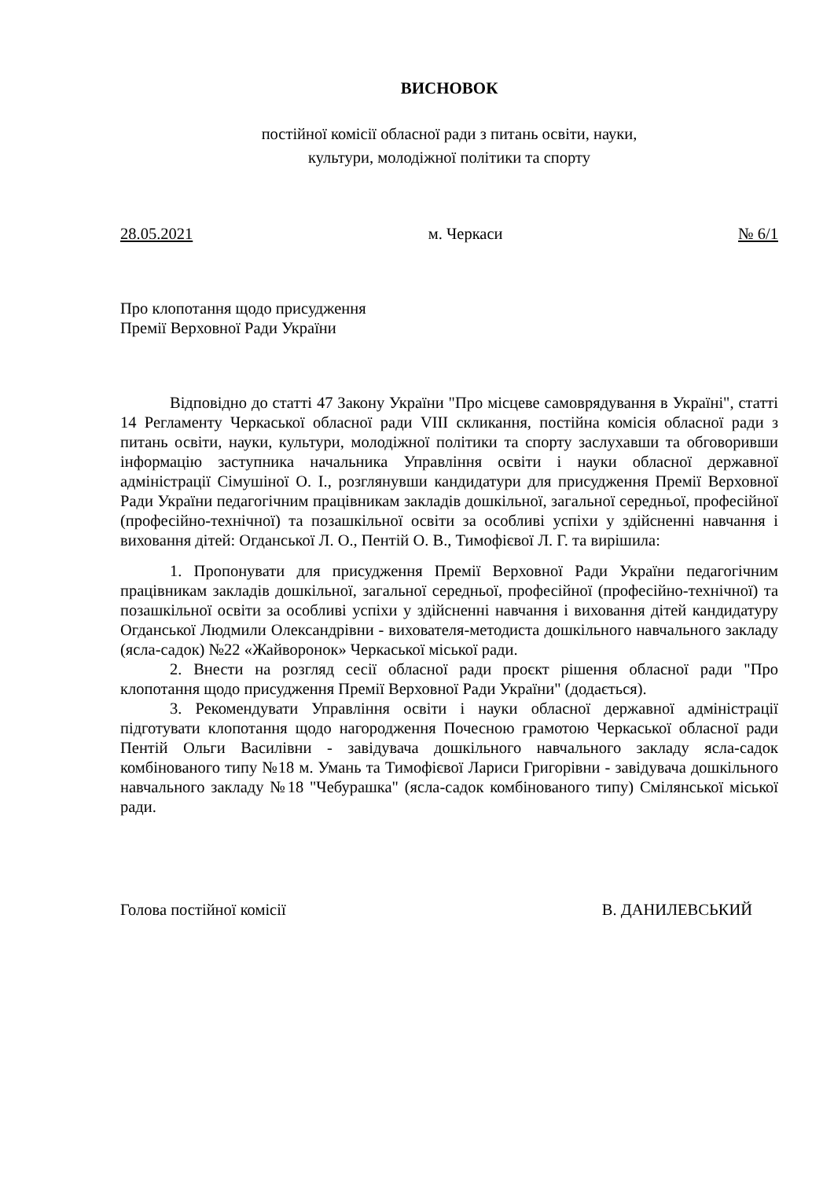ВИСНОВОК
постійної комісії обласної ради з питань освіти, науки,
культури, молодіжної політики та спорту
28.05.2021 м. Черкаси № 6/1
Про клопотання щодо присудження
Премії Верховної Ради України
Відповідно до статті 47 Закону України "Про місцеве самоврядування в Україні", статті 14 Регламенту Черкаської обласної ради VIII скликання, постійна комісія обласної ради з питань освіти, науки, культури, молодіжної політики та спорту заслухавши та обговоривши інформацію заступника начальника Управління освіти і науки обласної державної адміністрації Сімушіної О. І., розглянувши кандидатури для присудження Премії Верховної Ради України педагогічним працівникам закладів дошкільної, загальної середньої, професійної (професійно-технічної) та позашкільної освіти за особливі успіхи у здійсненні навчання і виховання дітей: Огданської Л. О., Пентій О. В., Тимофієвої Л. Г. та вирішила:
1. Пропонувати для присудження Премії Верховної Ради України педагогічним працівникам закладів дошкільної, загальної середньої, професійної (професійно-технічної) та позашкільної освіти за особливі успіхи у здійсненні навчання і виховання дітей кандидатуру Огданської Людмили Олександрівни - вихователя-методиста дошкільного навчального закладу (ясла-садок) №22 «Жайворонок» Черкаської міської ради.
2. Внести на розгляд сесії обласної ради проєкт рішення обласної ради "Про клопотання щодо присудження Премії Верховної Ради України" (додається).
3. Рекомендувати Управління освіти і науки обласної державної адміністрації підготувати клопотання щодо нагородження Почесною грамотою Черкаської обласної ради Пентій Ольги Василівни - завідувача дошкільного навчального закладу ясла-садок комбінованого типу №18 м. Умань та Тимофієвої Лариси Григорівни - завідувача дошкільного навчального закладу №18 "Чебурашка" (ясла-садок комбінованого типу) Смілянської міської ради.
Голова постійної комісії В. ДАНИЛЕВСЬКИЙ